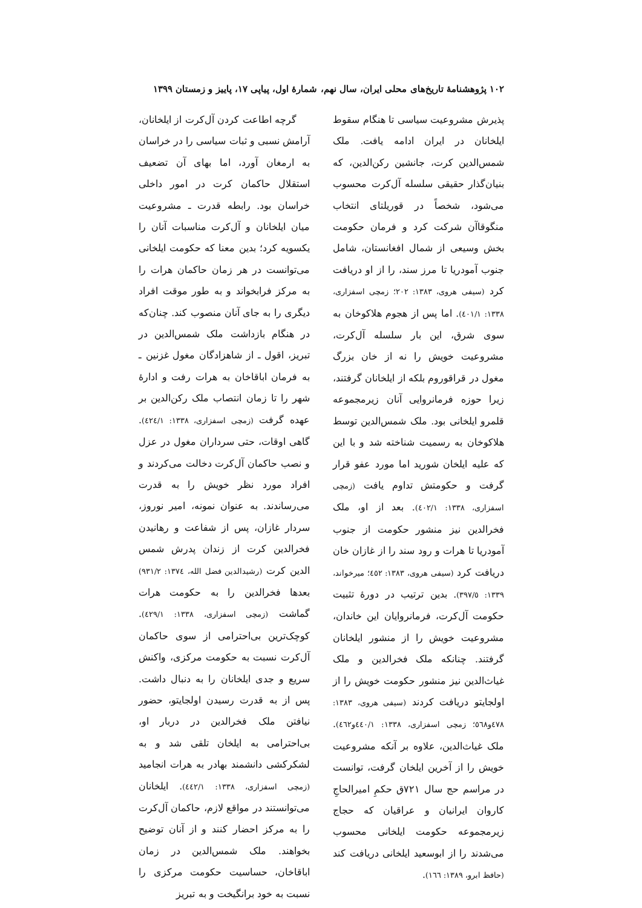۱۰۲ پژوهشنامهٔ تاریخ‌های محلی ایران، سال نهم، شمارهٔ اول، پیاپی ۱۷، پاییز و زمستان ۱۳۹۹
پذیرش مشروعیت سیاسی تا هنگام سقوط ایلخانان در ایران ادامه یافت. ملک شمس‌الدین کرت، جانشین رکن‌الدین، که بنیان‌گذار حقیقی سلسله آل‌کرت محسوب می‌شود، شخصاً در قوریلتای انتخاب منگوقاآن شرکت کرد و فرمان حکومت بخش وسیعی از شمال افغانستان، شامل جنوب آمودریا تا مرز سند، را از او دریافت کرد (سیفی هروی، ۱۳۸۳: ۲۰۲؛ زمچی اسفزاری، ۱۳۳۸: ٤۰۱/۱). اما پس از هجوم هلاکوخان به سوی شرق، این بار سلسله آل‌کرت، مشروعیت خویش را نه از خان بزرگ مغول در قراقوروم بلکه از ایلخانان گرفتند، زیرا حوزه فرمانروایی آنان زیرمجموعه قلمرو ایلخانی بود. ملک شمس‌الدین توسط هلاکوخان به رسمیت شناخته شد و با این که علیه ایلخان شورید اما مورد عفو قرار گرفت و حکومتش تداوم یافت (زمچی اسفزاری، ۱۳۳۸: ٤۰۲/۱). بعد از او، ملک فخرالدین نیز منشور حکومت از جنوب آمودریا تا هرات و رود سند را از غازان خان دریافت کرد (سیفی هروی، ۱۳۸۳: ٤٥۲؛ میرخواند، ۱۳۳۹: ۳۹۷/٥). بدین ترتیب در دورهٔ تثبیت حکومت آل‌کرت، فرمانروایان این خاندان، مشروعیت خویش را از منشور ایلخانان گرفتند. چنانکه ملک فخرالدین و ملک غیاث‌الدین نیز منشور حکومت خویش را از اولجایتو دریافت کردند (سیفی هروی، ۱۳۸۳: ٤۷۸و٥٦۸؛ زمچی اسفزاری، ۱۳۳۸: ٤٤۰/۱و٤٦۲). ملک غیاث‌الدین، علاوه بر آنکه مشروعیت خویش را از آخرین ایلخان گرفت، توانست در مراسم حج سال ۷۲۱ق حکمِ امیرالحاجِ کاروان ایرانیان و عراقیان که حجاج زیرمجموعه حکومت ایلخانی محسوب می‌شدند را از ابوسعید ایلخانی دریافت کند (حافظ ابرو، ۱۳۸۹: ۱٦٦).
گرچه اطاعت کردن آل‌کرت از ایلخانان، آرامش نسبی و ثبات سیاسی را در خراسان به ارمغان آورد، اما بهای آن تضعیف استقلال حاکمان کرت در امور داخلی خراسان بود. رابطه قدرت ـ مشروعیت میان ایلخانان و آل‌کرت مناسبات آنان را یکسویه کرد؛ بدین معنا که حکومت ایلخانی می‌توانست در هر زمان حاکمان هرات را به مرکز فرابخواند و به طور موقت افراد دیگری را به جای آنان منصوب کند. چنان‌که در هنگام بازداشت ملک شمس‌الدین در تبریز، اقول ـ از شاهزادگان مغول غزنین ـ به فرمان اباقاخان به هرات رفت و ادارهٔ شهر را تا زمان انتصاب ملک رکن‌الدین بر عهده گرفت (زمچی اسفزاری، ۱۳۳۸: ٤۲٤/۱). گاهی اوقات، حتی سرداران مغول در عزل و نصب حاکمان آل‌کرت دخالت می‌کردند و افراد مورد نظر خویش را به قدرت می‌رساندند. به عنوان نمونه، امیر نوروز، سردار غازان، پس از شفاعت و رهانیدن فخرالدین کرت از زندان پدرش شمس الدین کرت (رشیدالدین فضل الله، ۱۳۷٤: ۹۳۱/۲) بعدها فخرالدین را به حکومت هرات گماشت (زمچی اسفزاری، ۱۳۳۸: ٤۲۹/۱). کوچک‌ترین بی‌احترامی از سوی حاکمان آل‌کرت نسبت به حکومت مرکزی، واکنش سریع و جدی ایلخانان را به دنبال داشت. پس از به قدرت رسیدن اولجایتو، حضور نیافتن ملک فخرالدین در دربار او، بی‌احترامی به ایلخان تلقی شد و به لشکرکشی دانشمند بهادر به هرات انجامید (زمچی اسفزاری، ۱۳۳۸: ٤٤۲/۱). ایلخانان می‌توانستند در مواقع لازم، حاکمان آل‌کرت را به مرکز احضار کنند و از آنان توضیح بخواهند. ملک شمس‌الدین در زمان اباقاخان، حساسیت حکومت مرکزی را نسبت به خود برانگیخت و به تبریز